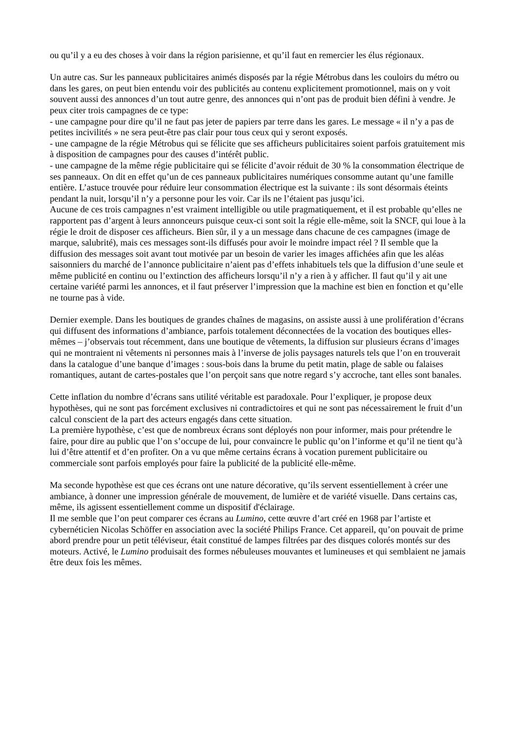ou qu’il y a eu des choses à voir dans la région parisienne, et qu’il faut en remercier les élus régionaux.
Un autre cas. Sur les panneaux publicitaires animés disposés par la régie Métrobus dans les couloirs du métro ou dans les gares, on peut bien entendu voir des publicités au contenu explicitement promotionnel, mais on y voit souvent aussi des annonces d’un tout autre genre, des annonces qui n’ont pas de produit bien défini à vendre. Je peux citer trois campagnes de ce type:
- une campagne pour dire qu’il ne faut pas jeter de papiers par terre dans les gares. Le message « il n’y a pas de petites incivilités » ne sera peut-être pas clair pour tous ceux qui y seront exposés.
- une campagne de la régie Métrobus qui se félicite que ses afficheurs publicitaires soient parfois gratuitement mis à disposition de campagnes pour des causes d’intérêt public.
- une campagne de la même régie publicitaire qui se félicite d’avoir réduit de 30 % la consommation électrique de ses panneaux. On dit en effet qu’un de ces panneaux publicitaires numériques consomme autant qu’une famille entière. L’astuce trouvée pour réduire leur consommation électrique est la suivante : ils sont désormais éteints pendant la nuit, lorsqu’il n’y a personne pour les voir. Car ils ne l’étaient pas jusqu’ici.
Aucune de ces trois campagnes n’est vraiment intelligible ou utile pragmatiquement, et il est probable qu’elles ne rapportent pas d’argent à leurs annonceurs puisque ceux-ci sont soit la régie elle-même, soit la SNCF, qui loue à la régie le droit de disposer ces afficheurs. Bien sûr, il y a un message dans chacune de ces campagnes (image de marque, salubrité), mais ces messages sont-ils diffusés pour avoir le moindre impact réel ? Il semble que la diffusion des messages soit avant tout motivée par un besoin de varier les images affichées afin que les aléas saisonniers du marché de l’annonce publicitaire n’aient pas d’effets inhabituels tels que la diffusion d’une seule et même publicité en continu ou l’extinction des afficheurs lorsqu’il n’y a rien à y afficher. Il faut qu’il y ait une certaine variété parmi les annonces, et il faut préserver l’impression que la machine est bien en fonction et qu’elle ne tourne pas à vide.
Dernier exemple. Dans les boutiques de grandes chaînes de magasins, on assiste aussi à une prolifération d’écrans qui diffusent des informations d’ambiance, parfois totalement déconnectées de la vocation des boutiques elles-mêmes – j’observais tout récemment, dans une boutique de vêtements, la diffusion sur plusieurs écrans d’images qui ne montraient ni vêtements ni personnes mais à l’inverse de jolis paysages naturels tels que l’on en trouverait dans la catalogue d’une banque d’images : sous-bois dans la brume du petit matin, plage de sable ou falaises romantiques, autant de cartes-postales que l’on perçoit sans que notre regard s’y accroche, tant elles sont banales.
Cette inflation du nombre d’écrans sans utilité véritable est paradoxale. Pour l’expliquer, je propose deux hypothèses, qui ne sont pas forcément exclusives ni contradictoires et qui ne sont pas nécessairement le fruit d’un calcul conscient de la part des acteurs engagés dans cette situation.
La première hypothèse, c’est que de nombreux écrans sont déployés non pour informer, mais pour prétendre le faire, pour dire au public que l’on s’occupe de lui, pour convaincre le public qu’on l’informe et qu’il ne tient qu’à lui d’être attentif et d’en profiter. On a vu que même certains écrans à vocation purement publicitaire ou commerciale sont parfois employés pour faire la publicité de la publicité elle-même.
Ma seconde hypothèse est que ces écrans ont une nature décorative, qu’ils servent essentiellement à créer une ambiance, à donner une impression générale de mouvement, de lumière et de variété visuelle. Dans certains cas, même, ils agissent essentiellement comme un dispositif d'éclairage.
Il me semble que l’on peut comparer ces écrans au Lumino, cette œuvre d’art créé en 1968 par l’artiste et cybernéticien Nicolas Schöffer en association avec la société Philips France. Cet appareil, qu’on pouvait de prime abord prendre pour un petit téléviseur, était constitué de lampes filtrées par des disques colorés montés sur des moteurs. Activé, le Lumino produisait des formes nébuleuses mouvantes et lumineuses et qui semblaient ne jamais être deux fois les mêmes.